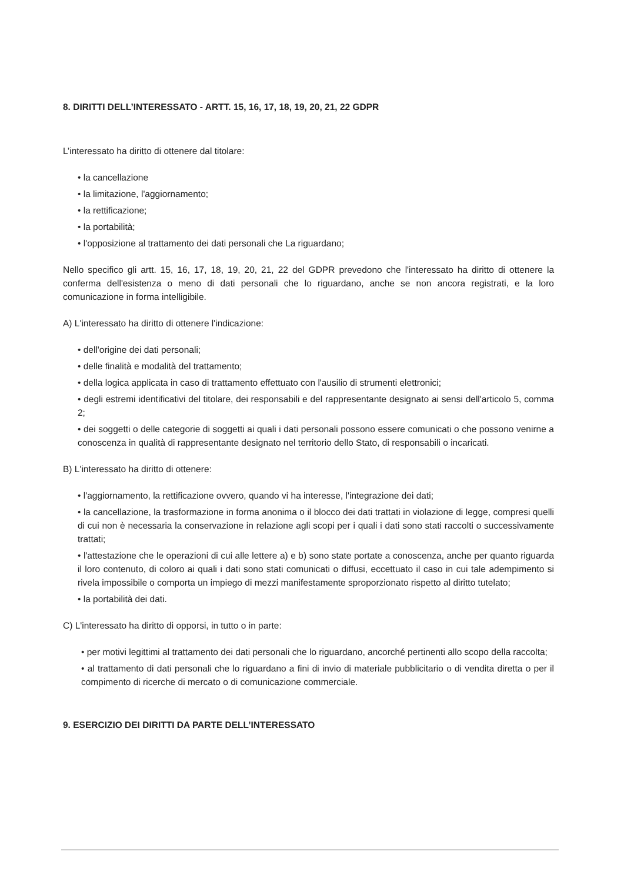8. DIRITTI DELL’INTERESSATO - ARTT. 15, 16, 17, 18, 19, 20, 21, 22 GDPR
L’interessato ha diritto di ottenere dal titolare:
• la cancellazione
• la limitazione, l'aggiornamento;
• la rettificazione;
• la portabilità;
• l'opposizione al trattamento dei dati personali che La riguardano;
Nello specifico gli artt. 15, 16, 17, 18, 19, 20, 21, 22 del GDPR prevedono che l'interessato ha diritto di ottenere la conferma dell'esistenza o meno di dati personali che lo riguardano, anche se non ancora registrati, e la loro comunicazione in forma intelligibile.
A) L'interessato ha diritto di ottenere l'indicazione:
• dell'origine dei dati personali;
• delle finalità e modalità del trattamento;
• della logica applicata in caso di trattamento effettuato con l'ausilio di strumenti elettronici;
• degli estremi identificativi del titolare, dei responsabili e del rappresentante designato ai sensi dell'articolo 5, comma 2;
• dei soggetti o delle categorie di soggetti ai quali i dati personali possono essere comunicati o che possono venirne a conoscenza in qualità di rappresentante designato nel territorio dello Stato, di responsabili o incaricati.
B) L'interessato ha diritto di ottenere:
• l'aggiornamento, la rettificazione ovvero, quando vi ha interesse, l'integrazione dei dati;
• la cancellazione, la trasformazione in forma anonima o il blocco dei dati trattati in violazione di legge, compresi quelli di cui non è necessaria la conservazione in relazione agli scopi per i quali i dati sono stati raccolti o successivamente trattati;
• l'attestazione che le operazioni di cui alle lettere a) e b) sono state portate a conoscenza, anche per quanto riguarda il loro contenuto, di coloro ai quali i dati sono stati comunicati o diffusi, eccettuato il caso in cui tale adempimento si rivela impossibile o comporta un impiego di mezzi manifestamente sproporzionato rispetto al diritto tutelato;
• la portabilità dei dati.
C) L'interessato ha diritto di opporsi, in tutto o in parte:
• per motivi legittimi al trattamento dei dati personali che lo riguardano, ancorché pertinenti allo scopo della raccolta;
• al trattamento di dati personali che lo riguardano a fini di invio di materiale pubblicitario o di vendita diretta o per il compimento di ricerche di mercato o di comunicazione commerciale.
9. ESERCIZIO DEI DIRITTI DA PARTE DELL’INTERESSATO